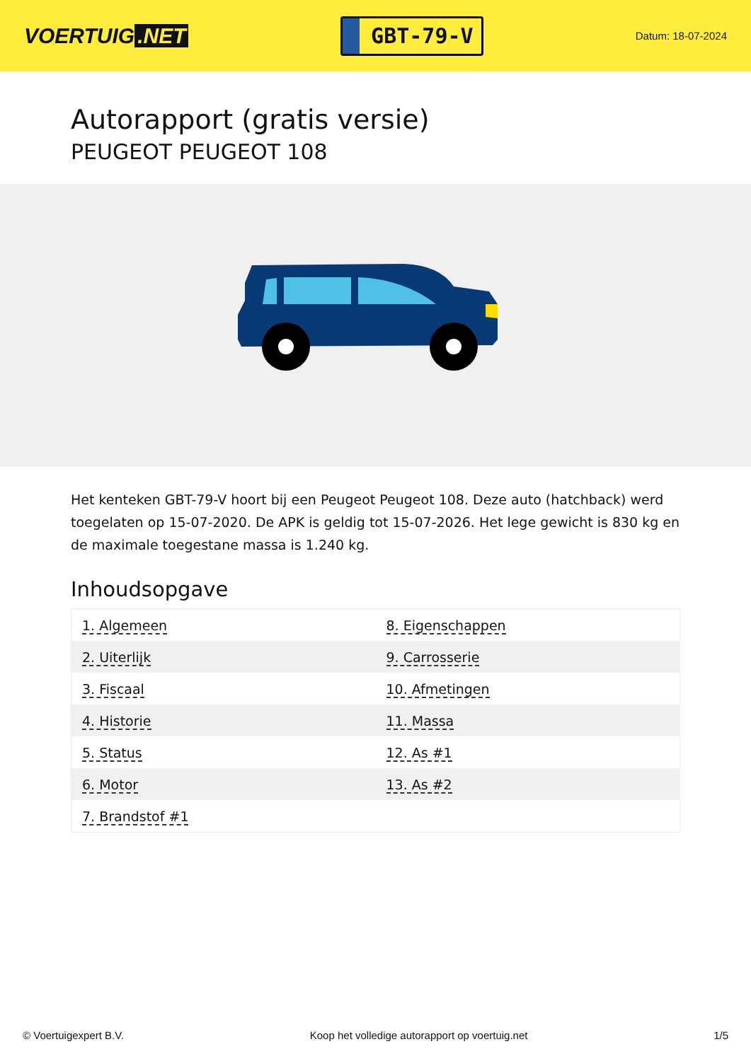VOERTUIG.NET
GBT-79-V
Datum: 18-07-2024
Autorapport (gratis versie)
PEUGEOT PEUGEOT 108
Het kenteken GBT-79-V hoort bij een Peugeot Peugeot 108. Deze auto (hatchback) werd toegelaten op 15-07-2020. De APK is geldig tot 15-07-2026. Het lege gewicht is 830 kg en de maximale toegestane massa is 1.240 kg.
Inhoudsopgave
| 1. Algemeen | 8. Eigenschappen |
| 2. Uiterlijk | 9. Carrosserie |
| 3. Fiscaal | 10. Afmetingen |
| 4. Historie | 11. Massa |
| 5. Status | 12. As #1 |
| 6. Motor | 13. As #2 |
| 7. Brandstof #1 | |
© Voertuigexpert B.V. Koop het volledige autorapport op voertuig.net 1/5